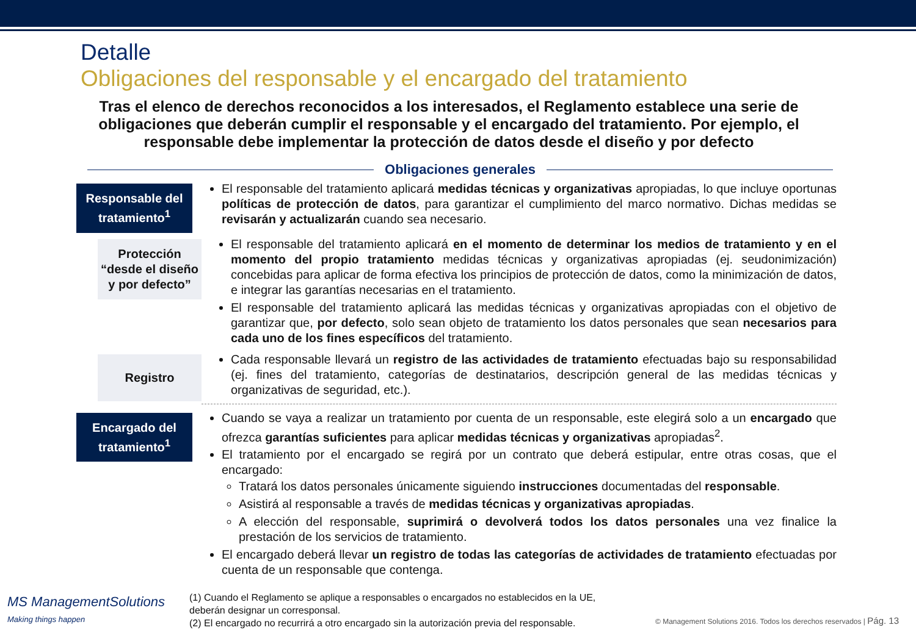Detalle
Obligaciones del responsable y el encargado del tratamiento
Tras el elenco de derechos reconocidos a los interesados, el Reglamento establece una serie de obligaciones que deberán cumplir el responsable y el encargado del tratamiento. Por ejemplo, el responsable debe implementar la protección de datos desde el diseño y por defecto
Obligaciones generales
Responsable del tratamiento<sup>1</sup>
El responsable del tratamiento aplicará medidas técnicas y organizativas apropiadas, lo que incluye oportunas políticas de protección de datos, para garantizar el cumplimiento del marco normativo. Dichas medidas se revisarán y actualizarán cuando sea necesario.
Protección “desde el diseño y por defecto”
El responsable del tratamiento aplicará en el momento de determinar los medios de tratamiento y en el momento del propio tratamiento medidas técnicas y organizativas apropiadas (ej. seudonimización) concebidas para aplicar de forma efectiva los principios de protección de datos, como la minimización de datos, e integrar las garantías necesarias en el tratamiento.
El responsable del tratamiento aplicará las medidas técnicas y organizativas apropiadas con el objetivo de garantizar que, por defecto, solo sean objeto de tratamiento los datos personales que sean necesarios para cada uno de los fines específicos del tratamiento.
Registro
Cada responsable llevará un registro de las actividades de tratamiento efectuadas bajo su responsabilidad (ej. fines del tratamiento, categorías de destinatarios, descripción general de las medidas técnicas y organizativas de seguridad, etc.).
Encargado del tratamiento<sup>1</sup>
Cuando se vaya a realizar un tratamiento por cuenta de un responsable, este elegirá solo a un encargado que ofrezca garantías suficientes para aplicar medidas técnicas y organizativas apropiadas<sup>2</sup>.
El tratamiento por el encargado se regirá por un contrato que deberá estipular, entre otras cosas, que el encargado:
Tratará los datos personales únicamente siguiendo instrucciones documentadas del responsable.
Asistirá al responsable a través de medidas técnicas y organizativas apropiadas.
A elección del responsable, suprimirá o devolverá todos los datos personales una vez finalice la prestación de los servicios de tratamiento.
El encargado deberá llevar un registro de todas las categorías de actividades de tratamiento efectuadas por cuenta de un responsable que contenga.
(1) Cuando el Reglamento se aplique a responsables o encargados no establecidos en la UE, deberán designar un corresponsal.
(2) El encargado no recurrirá a otro encargado sin la autorización previa del responsable.
MS ManagementSolutions
Making things happen
© Management Solutions 2016. Todos los derechos reservados | Pág. 13